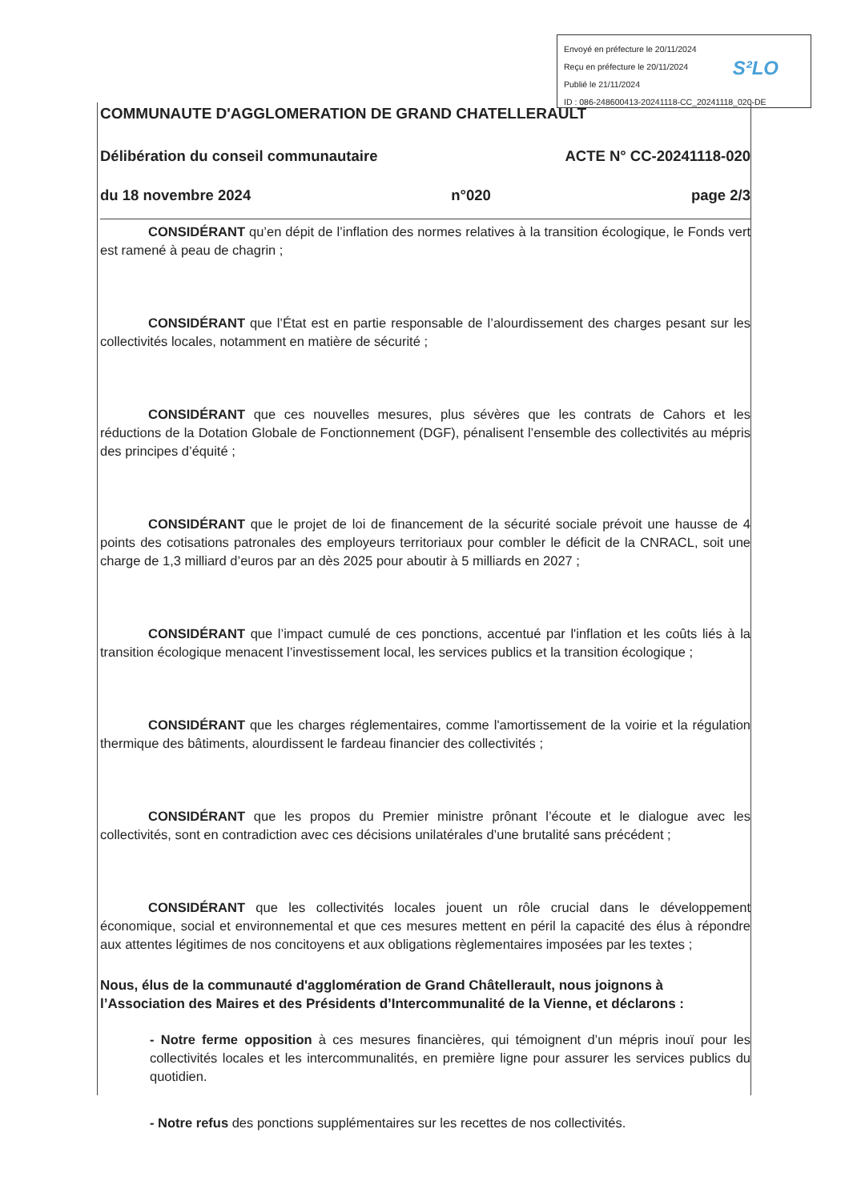Envoyé en préfecture le 20/11/2024
Reçu en préfecture le 20/11/2024
Publié le 21/11/2024
ID : 086-248600413-20241118-CC_20241118_020-DE
S²LO
COMMUNAUTE D'AGGLOMERATION DE GRAND CHATELLERAULT
Délibération du conseil communautaire ACTE N° CC-20241118-020
du 18 novembre 2024 n°020 page 2/3
CONSIDÉRANT qu’en dépit de l’inflation des normes relatives à la transition écologique, le Fonds vert est ramené à peau de chagrin ;
CONSIDÉRANT que l’État est en partie responsable de l’alourdissement des charges pesant sur les collectivités locales, notamment en matière de sécurité ;
CONSIDÉRANT que ces nouvelles mesures, plus sévères que les contrats de Cahors et les réductions de la Dotation Globale de Fonctionnement (DGF), pénalisent l’ensemble des collectivités au mépris des principes d’équité ;
CONSIDÉRANT que le projet de loi de financement de la sécurité sociale prévoit une hausse de 4 points des cotisations patronales des employeurs territoriaux pour combler le déficit de la CNRACL, soit une charge de 1,3 milliard d’euros par an dès 2025 pour aboutir à 5 milliards en 2027 ;
CONSIDÉRANT que l’impact cumulé de ces ponctions, accentué par l'inflation et les coûts liés à la transition écologique menacent l’investissement local, les services publics et la transition écologique ;
CONSIDÉRANT que les charges réglementaires, comme l'amortissement de la voirie et la régulation thermique des bâtiments, alourdissent le fardeau financier des collectivités ;
CONSIDÉRANT que les propos du Premier ministre prônant l’écoute et le dialogue avec les collectivités, sont en contradiction avec ces décisions unilatérales d’une brutalité sans précédent ;
CONSIDÉRANT que les collectivités locales jouent un rôle crucial dans le développement économique, social et environnemental et que ces mesures mettent en péril la capacité des élus à répondre aux attentes légitimes de nos concitoyens et aux obligations règlementaires imposées par les textes ;
Nous, élus de la communauté d'agglomération de Grand Châtellerault, nous joignons à l’Association des Maires et des Présidents d’Intercommunalité de la Vienne, et déclarons :
- Notre ferme opposition à ces mesures financières, qui témoignent d’un mépris inouï pour les collectivités locales et les intercommunalités, en première ligne pour assurer les services publics du quotidien.
- Notre refus des ponctions supplémentaires sur les recettes de nos collectivités.